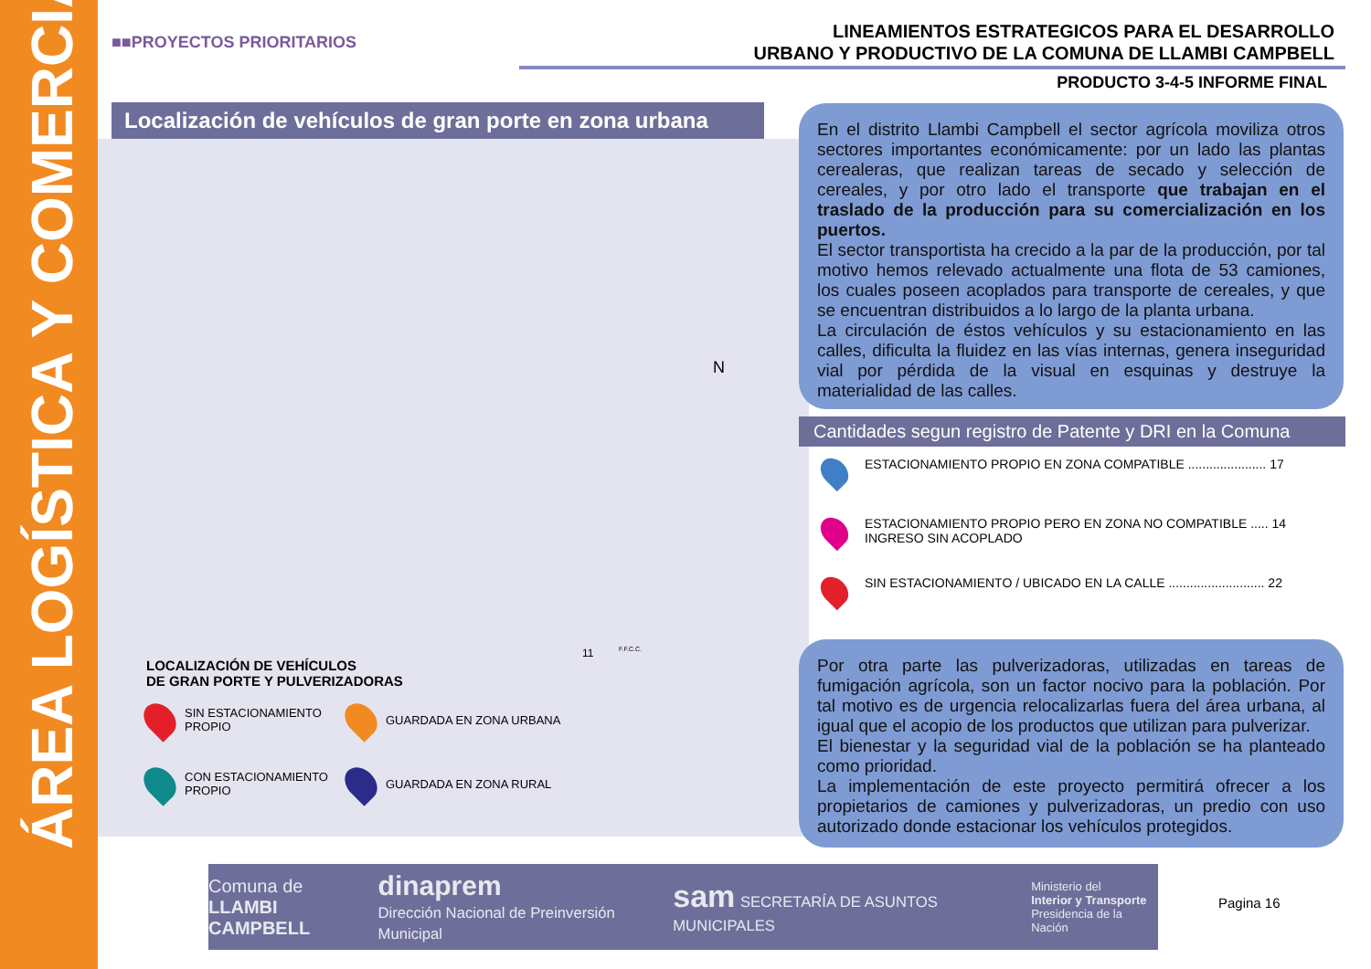ÁREA LOGÍSTICA Y COMERCIAL
■■PROYECTOS PRIORITARIOS
LINEAMIENTOS ESTRATEGICOS PARA EL DESARROLLO
URBANO Y PRODUCTIVO DE LA COMUNA DE LLAMBI CAMPBELL
PRODUCTO 3-4-5 INFORME FINAL
Localización de vehículos de gran porte en zona urbana
N
F.F.C.C.
11
LOCALIZACIÓN DE VEHÍCULOS
DE GRAN PORTE Y PULVERIZADORAS
SIN ESTACIONAMIENTO
PROPIO
GUARDADA EN ZONA URBANA
CON ESTACIONAMIENTO
PROPIO
GUARDADA EN ZONA RURAL
En el distrito Llambi Campbell el sector agrícola moviliza otros sectores importantes económicamente: por un lado las plantas cerealeras, que realizan tareas de secado y selección de cereales, y por otro lado el transporte que trabajan en el traslado de la producción para su comercialización en los puertos.
El sector transportista ha crecido a la par de la producción, por tal motivo hemos relevado actualmente una flota de 53 camiones, los cuales poseen acoplados para transporte de cereales, y que se encuentran distribuidos a lo largo de la planta urbana.
La circulación de éstos vehículos y su estacionamiento en las calles, dificulta la fluidez en las vías internas, genera inseguridad vial por pérdida de la visual en esquinas y destruye la materialidad de las calles.
Cantidades segun registro de Patente y DRI en la Comuna
ESTACIONAMIENTO PROPIO EN ZONA COMPATIBLE ...................... 17
ESTACIONAMIENTO PROPIO PERO EN ZONA NO COMPATIBLE ..... 14
INGRESO SIN ACOPLADO
SIN ESTACIONAMIENTO / UBICADO EN LA CALLE ........................... 22
Por otra parte las pulverizadoras, utilizadas en tareas de fumigación agrícola, son un factor nocivo para la población. Por tal motivo es de urgencia relocalizarlas fuera del área urbana, al igual que el acopio de los productos que utilizan para pulverizar.
El bienestar y la seguridad vial de la población se ha planteado como prioridad.
La implementación de este proyecto permitirá ofrecer a los propietarios de camiones y pulverizadoras, un predio con uso autorizado donde estacionar los vehículos protegidos.
Comuna de
LLAMBI CAMPBELL dinaprem
Dirección Nacional de Preinversión Municipal sam SECRETARÍA DE ASUNTOS MUNICIPALES Ministerio del
Interior y Transporte
Presidencia de la Nación
Pagina 16